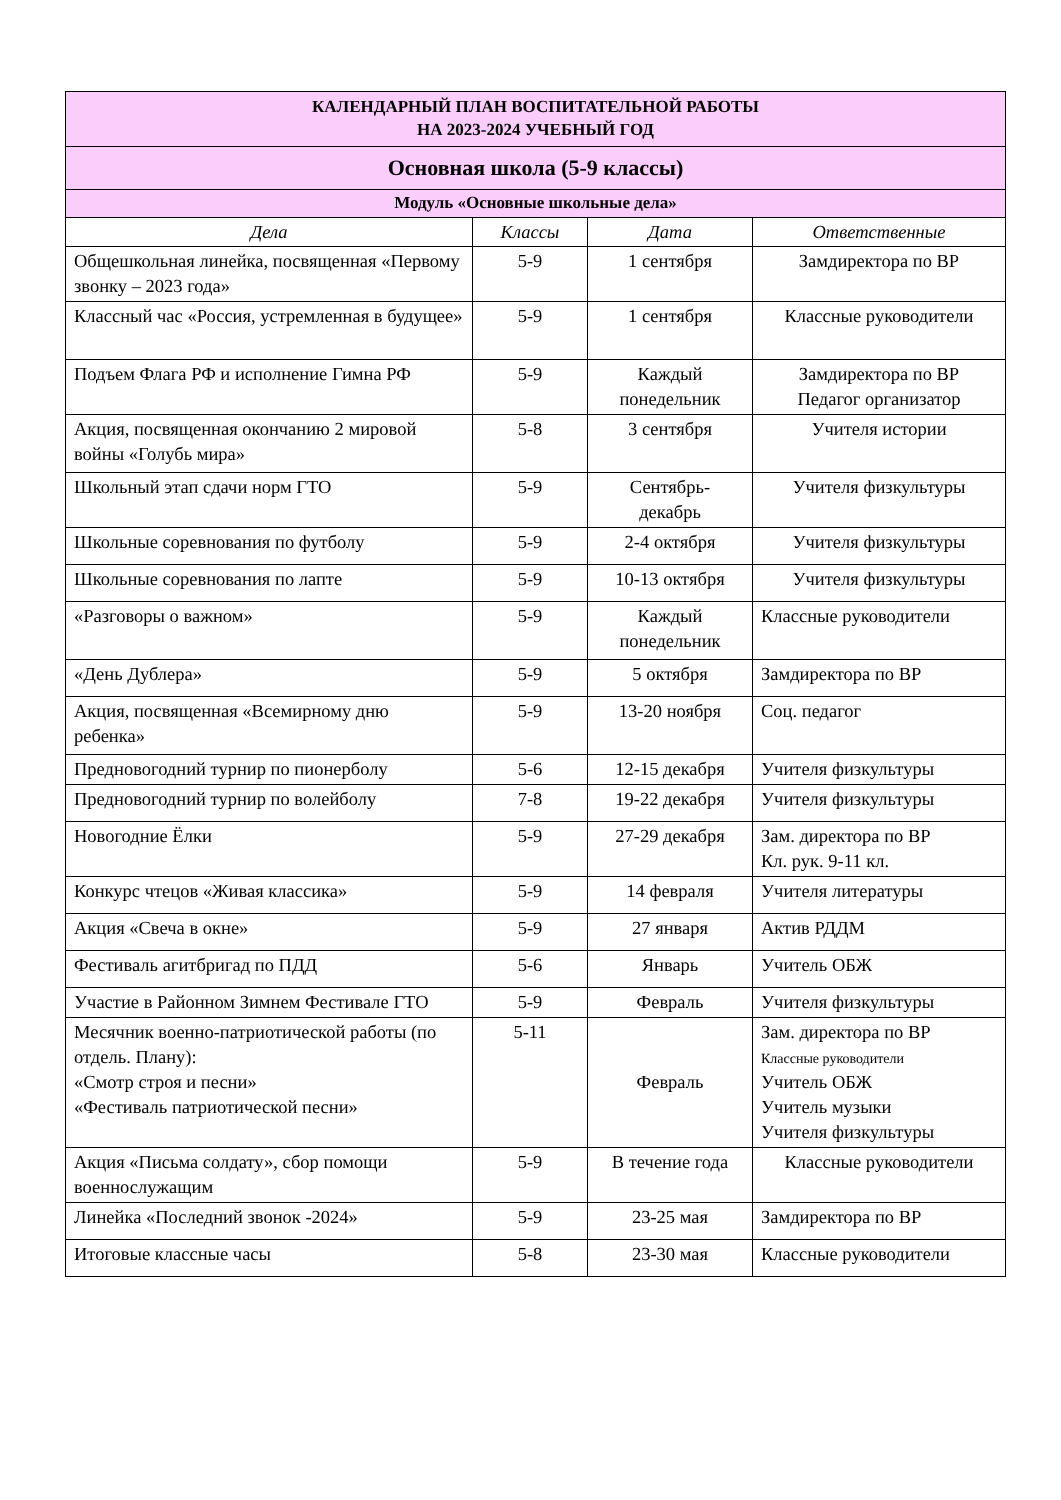| КАЛЕНДАРНЫЙ ПЛАН ВОСПИТАТЕЛЬНОЙ РАБОТЫ НА 2023-2024 УЧЕБНЫЙ ГОД | | | |
| Основная школа (5-9 классы) | | | |
| Модуль «Основные школьные дела» | | | |
| Дела | Классы | Дата | Ответственные |
| Общешкольная линейка, посвященная «Первому звонку – 2023 года» | 5-9 | 1 сентября | Замдиректора по ВР |
| Классный час «Россия, устремленная в будущее» | 5-9 | 1 сентября | Классные руководители |
| Подъем Флага РФ и исполнение Гимна РФ | 5-9 | Каждый понедельник | Замдиректора по ВР Педагог организатор |
| Акция, посвященная окончанию 2 мировой войны «Голубь мира» | 5-8 | 3 сентября | Учителя истории |
| Школьный этап сдачи норм ГТО | 5-9 | Сентябрь- декабрь | Учителя физкультуры |
| Школьные соревнования по футболу | 5-9 | 2-4 октября | Учителя физкультуры |
| Школьные соревнования по лапте | 5-9 | 10-13 октября | Учителя физкультуры |
| «Разговоры о важном» | 5-9 | Каждый понедельник | Классные руководители |
| «День Дублера» | 5-9 | 5 октября | Замдиректора по ВР |
| Акция, посвященная «Всемирному дню ребенка» | 5-9 | 13-20 ноября | Соц. педагог |
| Предновогодний турнир по пионерболу | 5-6 | 12-15 декабря | Учителя физкультуры |
| Предновогодний турнир по волейболу | 7-8 | 19-22 декабря | Учителя физкультуры |
| Новогодние Ёлки | 5-9 | 27-29 декабря | Зам. директора по ВР Кл. рук. 9-11 кл. |
| Конкурс чтецов «Живая классика» | 5-9 | 14 февраля | Учителя литературы |
| Акция «Свеча в окне» | 5-9 | 27 января | Актив РДДМ |
| Фестиваль агитбригад по ПДД | 5-6 | Январь | Учитель ОБЖ |
| Участие в Районном Зимнем Фестивале ГТО | 5-9 | Февраль | Учителя физкультуры |
| Месячник военно-патриотической работы (по отдель. Плану): «Смотр строя и песни» «Фестиваль патриотической песни» | 5-11 | Февраль | Зам. директора по ВР Классные руководители Учитель ОБЖ Учитель музыки Учителя физкультуры |
| Акция «Письма солдату», сбор помощи военнослужащим | 5-9 | В течение года | Классные руководители |
| Линейка «Последний звонок -2024» | 5-9 | 23-25 мая | Замдиректора по ВР |
| Итоговые классные часы | 5-8 | 23-30 мая | Классные руководители |